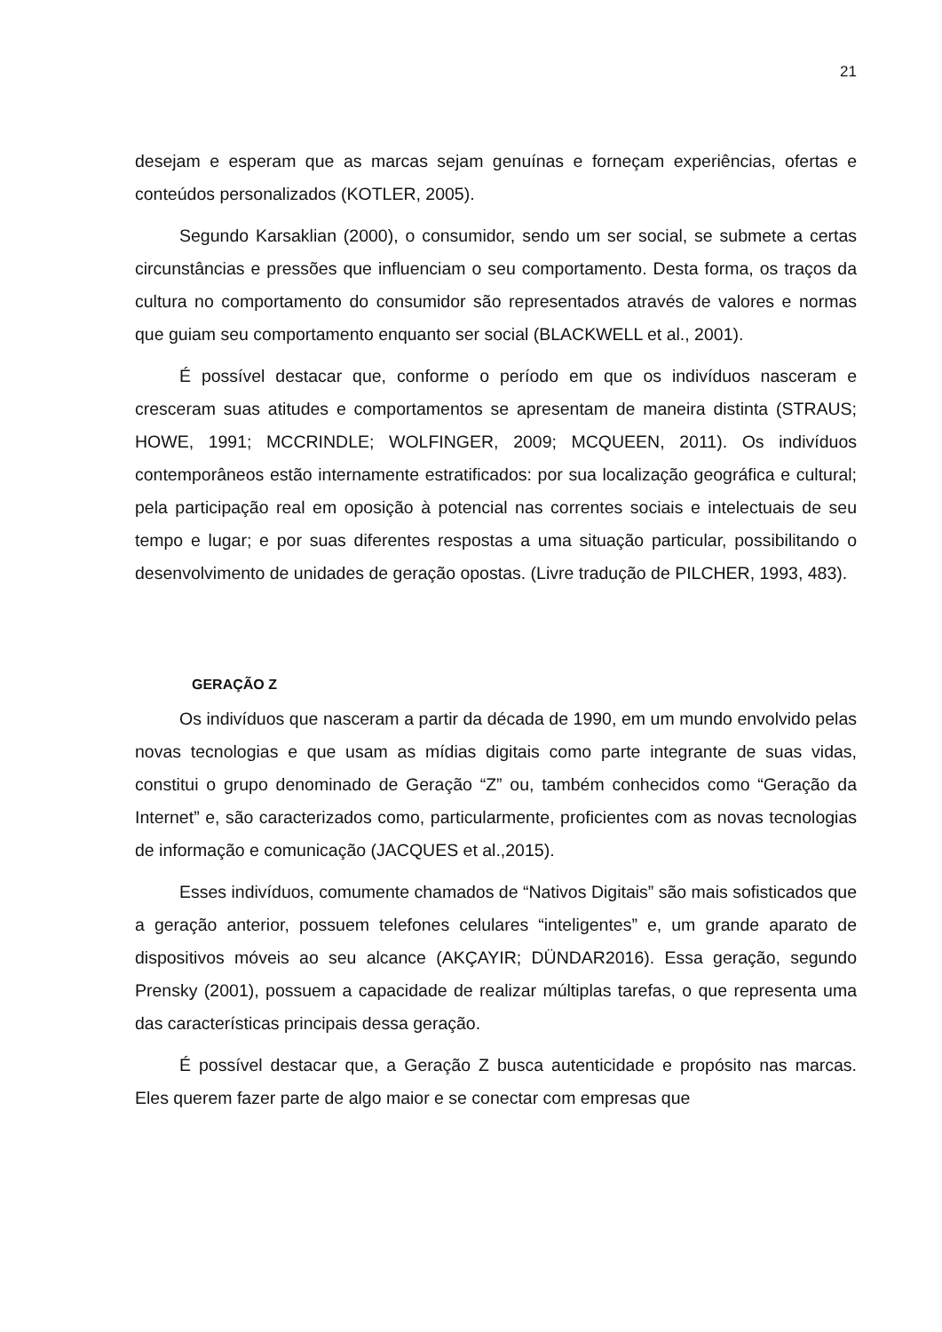21
desejam e esperam que as marcas sejam genuínas e forneçam experiências, ofertas e conteúdos personalizados (KOTLER, 2005).
Segundo Karsaklian (2000), o consumidor, sendo um ser social, se submete a certas circunstâncias e pressões que influenciam o seu comportamento. Desta forma, os traços da cultura no comportamento do consumidor são representados através de valores e normas que guiam seu comportamento enquanto ser social (BLACKWELL et al., 2001).
É possível destacar que, conforme o período em que os indivíduos nasceram e cresceram suas atitudes e comportamentos se apresentam de maneira distinta (STRAUS; HOWE, 1991; MCCRINDLE; WOLFINGER, 2009; MCQUEEN, 2011). Os indivíduos contemporâneos estão internamente estratificados: por sua localização geográfica e cultural; pela participação real em oposição à potencial nas correntes sociais e intelectuais de seu tempo e lugar; e por suas diferentes respostas a uma situação particular, possibilitando o desenvolvimento de unidades de geração opostas. (Livre tradução de PILCHER, 1993, 483).
GERAÇÃO Z
Os indivíduos que nasceram a partir da década de 1990, em um mundo envolvido pelas novas tecnologias e que usam as mídias digitais como parte integrante de suas vidas, constitui o grupo denominado de Geração “Z” ou, também conhecidos como “Geração da Internet” e, são caracterizados como, particularmente, proficientes com as novas tecnologias de informação e comunicação (JACQUES et al.,2015).
Esses indivíduos, comumente chamados de “Nativos Digitais” são mais sofisticados que a geração anterior, possuem telefones celulares “inteligentes” e, um grande aparato de dispositivos móveis ao seu alcance (AKÇAYIR; DÜNDAR2016). Essa geração, segundo Prensky (2001), possuem a capacidade de realizar múltiplas tarefas, o que representa uma das características principais dessa geração.
É possível destacar que, a Geração Z busca autenticidade e propósito nas marcas. Eles querem fazer parte de algo maior e se conectar com empresas que